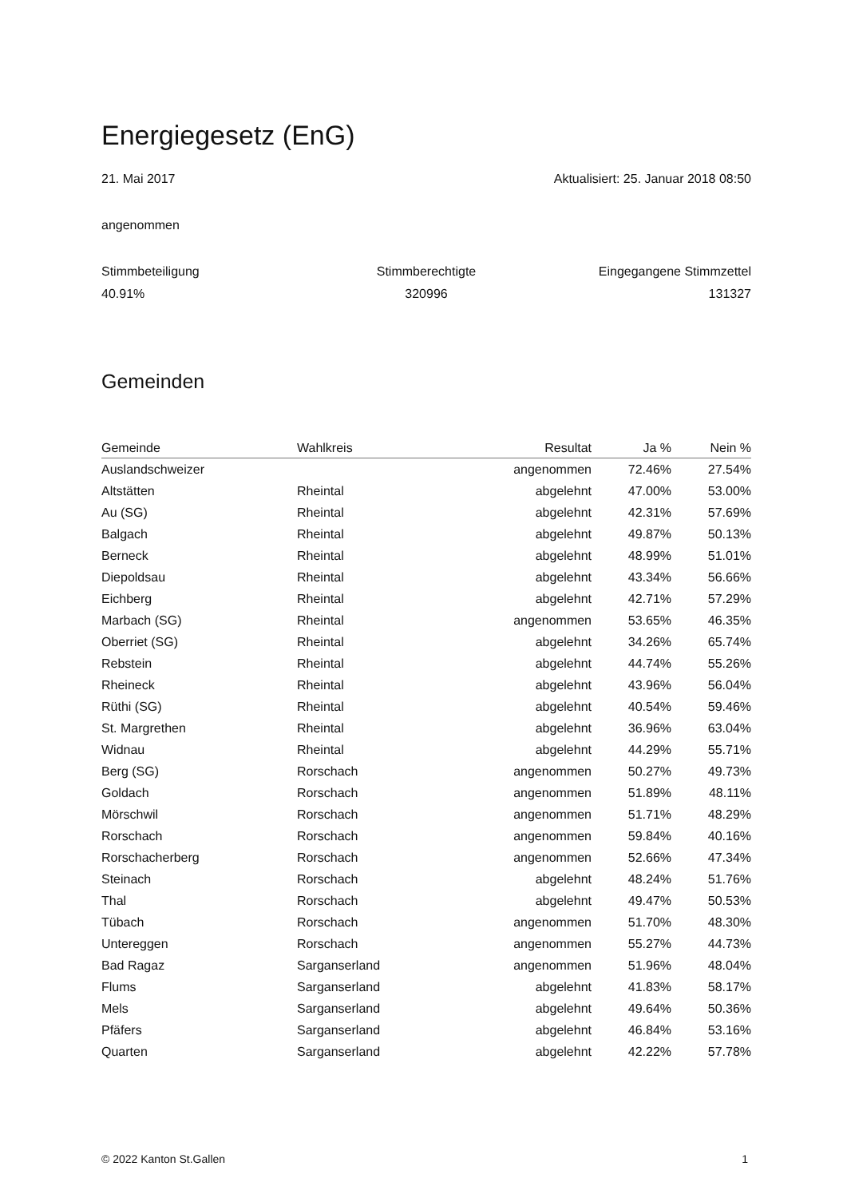Energiegesetz (EnG)
21. Mai 2017 Aktualisiert: 25. Januar 2018 08:50
angenommen
Stimmbeteiligung
Stimmberechtigte
Eingegangene Stimmzettel
40.91%
320996
131327
Gemeinden
| Gemeinde | Wahlkreis | Resultat | Ja % | Nein % |
| --- | --- | --- | --- | --- |
| Auslandschweizer | | angenommen | 72.46% | 27.54% |
| Altstätten | Rheintal | abgelehnt | 47.00% | 53.00% |
| Au (SG) | Rheintal | abgelehnt | 42.31% | 57.69% |
| Balgach | Rheintal | abgelehnt | 49.87% | 50.13% |
| Berneck | Rheintal | abgelehnt | 48.99% | 51.01% |
| Diepoldsau | Rheintal | abgelehnt | 43.34% | 56.66% |
| Eichberg | Rheintal | abgelehnt | 42.71% | 57.29% |
| Marbach (SG) | Rheintal | angenommen | 53.65% | 46.35% |
| Oberriet (SG) | Rheintal | abgelehnt | 34.26% | 65.74% |
| Rebstein | Rheintal | abgelehnt | 44.74% | 55.26% |
| Rheineck | Rheintal | abgelehnt | 43.96% | 56.04% |
| Rüthi (SG) | Rheintal | abgelehnt | 40.54% | 59.46% |
| St. Margrethen | Rheintal | abgelehnt | 36.96% | 63.04% |
| Widnau | Rheintal | abgelehnt | 44.29% | 55.71% |
| Berg (SG) | Rorschach | angenommen | 50.27% | 49.73% |
| Goldach | Rorschach | angenommen | 51.89% | 48.11% |
| Mörschwil | Rorschach | angenommen | 51.71% | 48.29% |
| Rorschach | Rorschach | angenommen | 59.84% | 40.16% |
| Rorschacherberg | Rorschach | angenommen | 52.66% | 47.34% |
| Steinach | Rorschach | abgelehnt | 48.24% | 51.76% |
| Thal | Rorschach | abgelehnt | 49.47% | 50.53% |
| Tübach | Rorschach | angenommen | 51.70% | 48.30% |
| Untereggen | Rorschach | angenommen | 55.27% | 44.73% |
| Bad Ragaz | Sarganserland | angenommen | 51.96% | 48.04% |
| Flums | Sarganserland | abgelehnt | 41.83% | 58.17% |
| Mels | Sarganserland | abgelehnt | 49.64% | 50.36% |
| Pfäfers | Sarganserland | abgelehnt | 46.84% | 53.16% |
| Quarten | Sarganserland | abgelehnt | 42.22% | 57.78% |
© 2022 Kanton St.Gallen 1